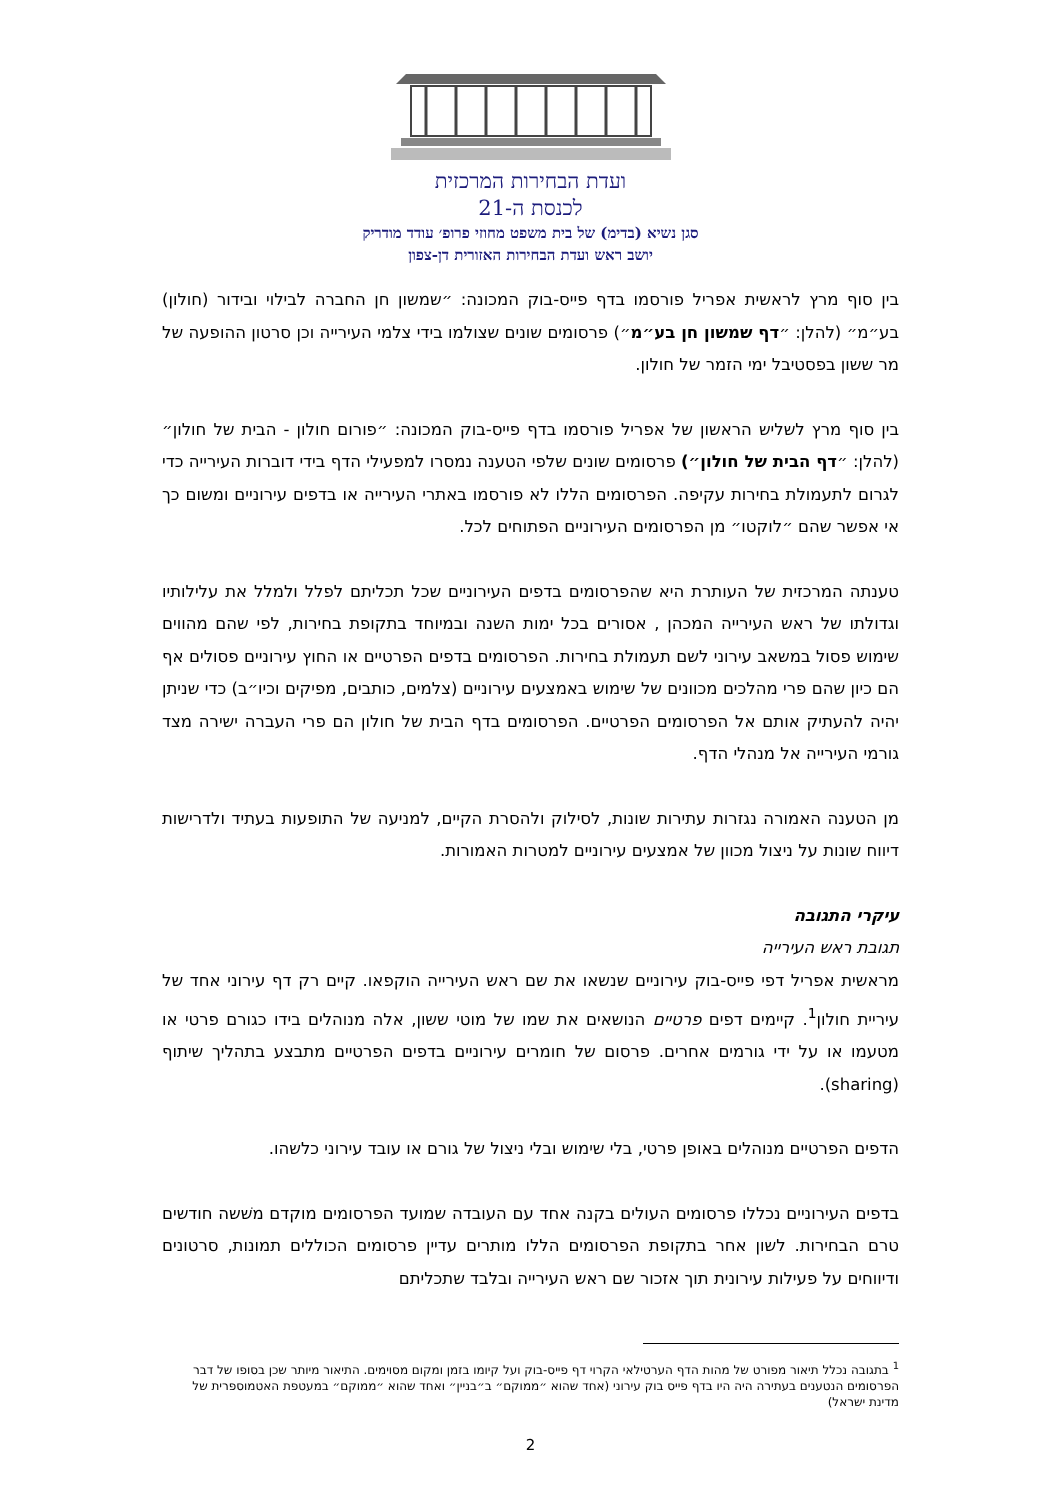ועדת הבחירות המרכזית
לכנסת ה-21
סגן נשיא (בדימ) של בית משפט מחוזי פרופ׳ עודד מודריק
יושב ראש ועדת הבחירות האזורית דן-צפון
בין סוף מרץ לראשית אפריל פורסמו בדף פייס-בוק המכונה: ״שמשון חן החברה לבילוי ובידור (חולון) בע״מ״ (להלן: ״דף שמשון חן בע״מ״) פרסומים שונים שצולמו בידי צלמי העירייה וכן סרטון ההופעה של מר ששון בפסטיבל ימי הזמר של חולון.
בין סוף מרץ לשליש הראשון של אפריל פורסמו בדף פייס-בוק המכונה: ״פורום חולון - הבית של חולון״ (להלן: ״דף הבית של חולון״) פרסומים שונים שלפי הטענה נמסרו למפעילי הדף בידי דוברות העירייה כדי לגרום לתעמולת בחירות עקיפה. הפרסומים הללו לא פורסמו באתרי העירייה או בדפים עירוניים ומשום כך אי אפשר שהם ״לוקטו״ מן הפרסומים העירוניים הפתוחים לכל.
טענתה המרכזית של העותרת היא שהפרסומים בדפים העירוניים שכל תכליתם לפלל ולמלל את עלילותיו וגדולתו של ראש העירייה המכהן , אסורים בכל ימות השנה ובמיוחד בתקופת בחירות, לפי שהם מהווים שימוש פסול במשאב עירוני לשם תעמולת בחירות. הפרסומים בדפים הפרטיים או החוץ עירוניים פסולים אף הם כיון שהם פרי מהלכים מכוונים של שימוש באמצעים עירוניים (צלמים, כותבים, מפיקים וכיו״ב) כדי שניתן יהיה להעתיק אותם אל הפרסומים הפרטיים. הפרסומים בדף הבית של חולון הם פרי העברה ישירה מצד גורמי העירייה אל מנהלי הדף.
מן הטענה האמורה נגזרות עתירות שונות, לסילוק ולהסרת הקיים, למניעה של התופעות בעתיד ולדרישות דיווח שונות על ניצול מכוון של אמצעים עירוניים למטרות האמורות.
עיקרי התגובה
תגובת ראש העירייה
מראשית אפריל דפי פייס-בוק עירוניים שנשאו את שם ראש העירייה הוקפאו. קיים רק דף עירוני אחד של עיריית חולון<sup>1</sup>. קיימים דפים פרטיים הנושאים את שמו של מוטי ששון, אלה מנוהלים בידו כגורם פרטי או מטעמו או על ידי גורמים אחרים. פרסום של חומרים עירוניים בדפים הפרטיים מתבצע בתהליך שיתוף (sharing).
הדפים הפרטיים מנוהלים באופן פרטי, בלי שימוש ובלי ניצול של גורם או עובד עירוני כלשהו.
בדפים העירוניים נכללו פרסומים העולים בקנה אחד עם העובדה שמועד הפרסומים מוקדם משׁשה חודשים טרם הבחירות. לשון אחר בתקופת הפרסומים הללו מותרים עדיין פרסומים הכוללים תמונות, סרטונים ודיווחים על פעילות עירונית תוך אזכור שם ראש העירייה ובלבד שתכליתם
<sup>1</sup> בתגובה נכלל תיאור מפורט של מהות הדף הערטילאי הקרוי דף פייס-בוק ועל קיומו בזמן ומקום מסוימים. התיאור מיותר שכן בסופו של דבר הפרסומים הנטענים בעתירה היה היו בדף פייס בוק עירוני (אחד שהוא ״ממוקם״ ב״בניין״ ואחד שהוא ״ממוקם״ במעטפת האטמוספרית של מדינת ישראל)
2